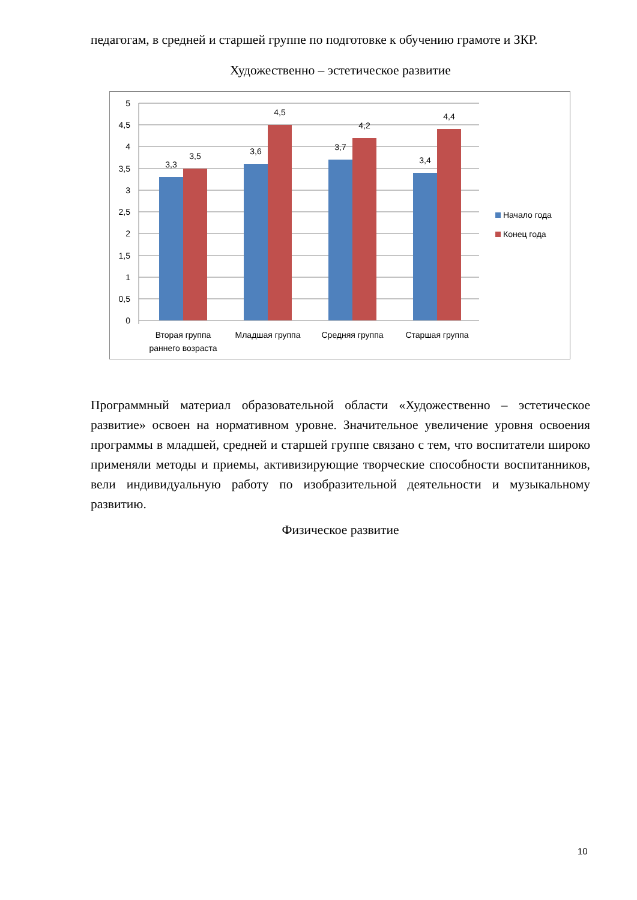педагогам, в средней и старшей группе по подготовке к обучению грамоте и ЗКР.
Художественно – эстетическое развитие
5
4,5
4
3,5
3
2,5
2
1,5
1
0,5
0
3,3
3,5
3,6
4,5
3,7
4,2
3,4
4,4
Вторая группа
раннего возраста
Младшая группа
Средняя группа
Старшая группа
Начало года
Конец года
Программный материал образовательной области «Художественно – эстетическое развитие» освоен на нормативном уровне. Значительное увеличение уровня освоения программы в младшей, средней и старшей группе связано с тем, что воспитатели широко применяли методы и приемы, активизирующие творческие способности воспитанников, вели индивидуальную работу по изобразительной деятельности и музыкальному развитию.
Физическое развитие
10